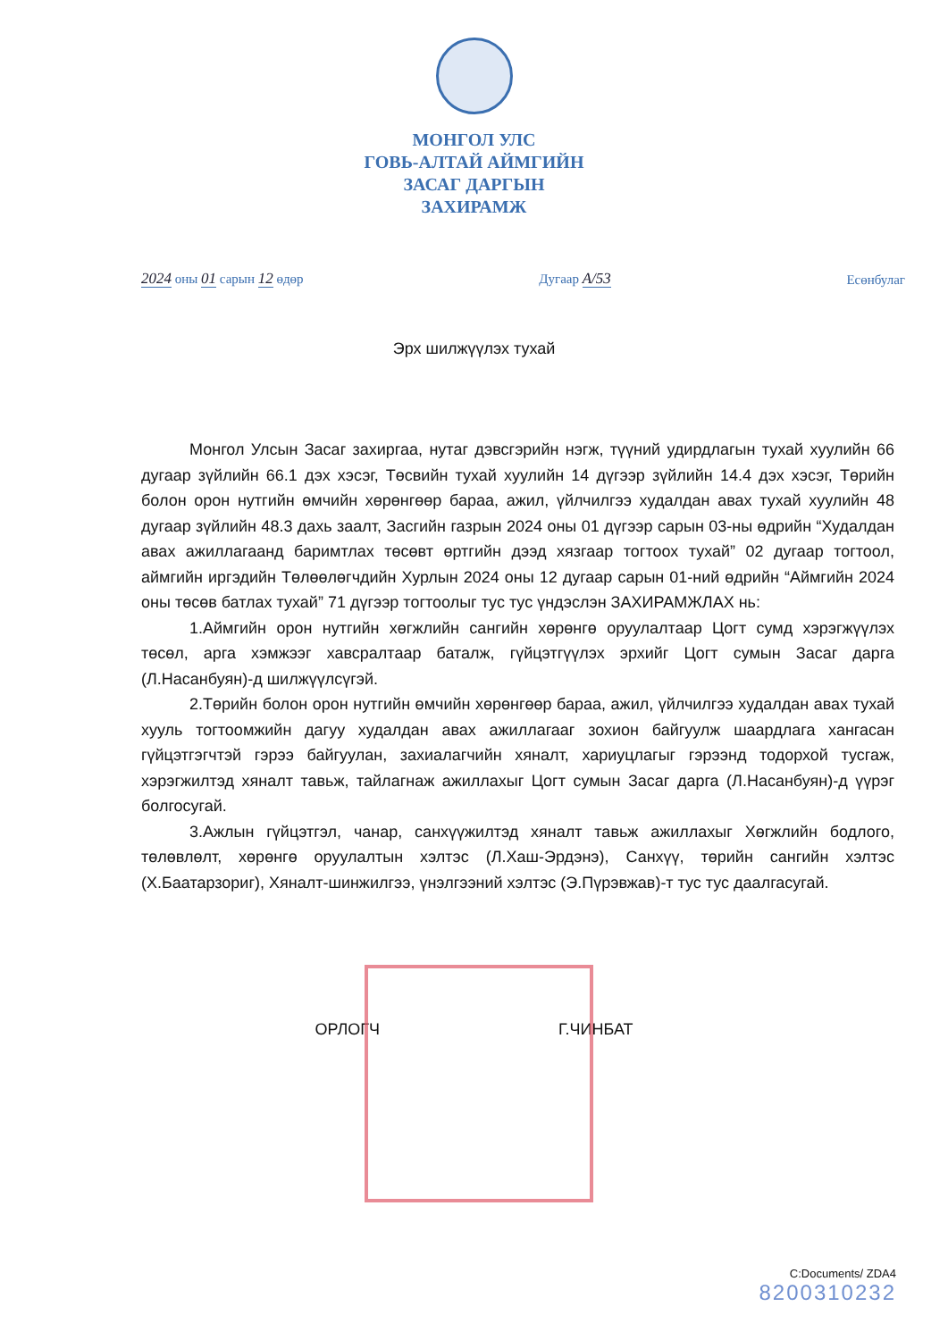МОНГОЛ УЛС
ГОВЬ-АЛТАЙ АЙМГИЙН
ЗАСАГ ДАРГЫН
ЗАХИРАМЖ
2024 оны 01 сарын 12 өдөр
Дугаар A/53
Есөнбулаг
Эрх шилжүүлэх тухай
Монгол Улсын Засаг захиргаа, нутаг дэвсгэрийн нэгж, түүний удирдлагын тухай хуулийн 66 дугаар зүйлийн 66.1 дэх хэсэг, Төсвийн тухай хуулийн 14 дүгээр зүйлийн 14.4 дэх хэсэг, Төрийн болон орон нутгийн өмчийн хөрөнгөөр бараа, ажил, үйлчилгээ худалдан авах тухай хуулийн 48 дугаар зүйлийн 48.3 дахь заалт, Засгийн газрын 2024 оны 01 дүгээр сарын 03-ны өдрийн “Худалдан авах ажиллагаанд баримтлах төсөвт өртгийн дээд хязгаар тогтоох тухай” 02 дугаар тогтоол, аймгийн иргэдийн Төлөөлөгчдийн Хурлын 2024 оны 12 дугаар сарын 01-ний өдрийн “Аймгийн 2024 оны төсөв батлах тухай” 71 дүгээр тогтоолыг тус тус үндэслэн ЗАХИРАМЖЛАХ нь:
1.Аймгийн орон нутгийн хөгжлийн сангийн хөрөнгө оруулалтаар Цогт сумд хэрэгжүүлэх төсөл, арга хэмжээг хавсралтаар баталж, гүйцэтгүүлэх эрхийг Цогт сумын Засаг дарга (Л.Насанбуян)-д шилжүүлсүгэй.
2.Төрийн болон орон нутгийн өмчийн хөрөнгөөр бараа, ажил, үйлчилгээ худалдан авах тухай хууль тогтоомжийн дагуу худалдан авах ажиллагааг зохион байгуулж шаардлага хангасан гүйцэтгэгчтэй гэрээ байгуулан, захиалагчийн хяналт, хариуцлагыг гэрээнд тодорхой тусгаж, хэрэгжилтэд хяналт тавьж, тайлагнаж ажиллахыг Цогт сумын Засаг дарга (Л.Насанбуян)-д үүрэг болгосугай.
3.Ажлын гүйцэтгэл, чанар, санхүүжилтэд хяналт тавьж ажиллахыг Хөгжлийн бодлого, төлөвлөлт, хөрөнгө оруулалтын хэлтэс (Л.Хаш-Эрдэнэ), Санхүү, төрийн сангийн хэлтэс (Х.Баатарзориг), Хяналт-шинжилгээ, үнэлгээний хэлтэс (Э.Пүрэвжав)-т тус тус даалгасугай.
ОРЛОГЧ Г.ЧИНБАТ
C:Documents/ ZDA4
8200310232